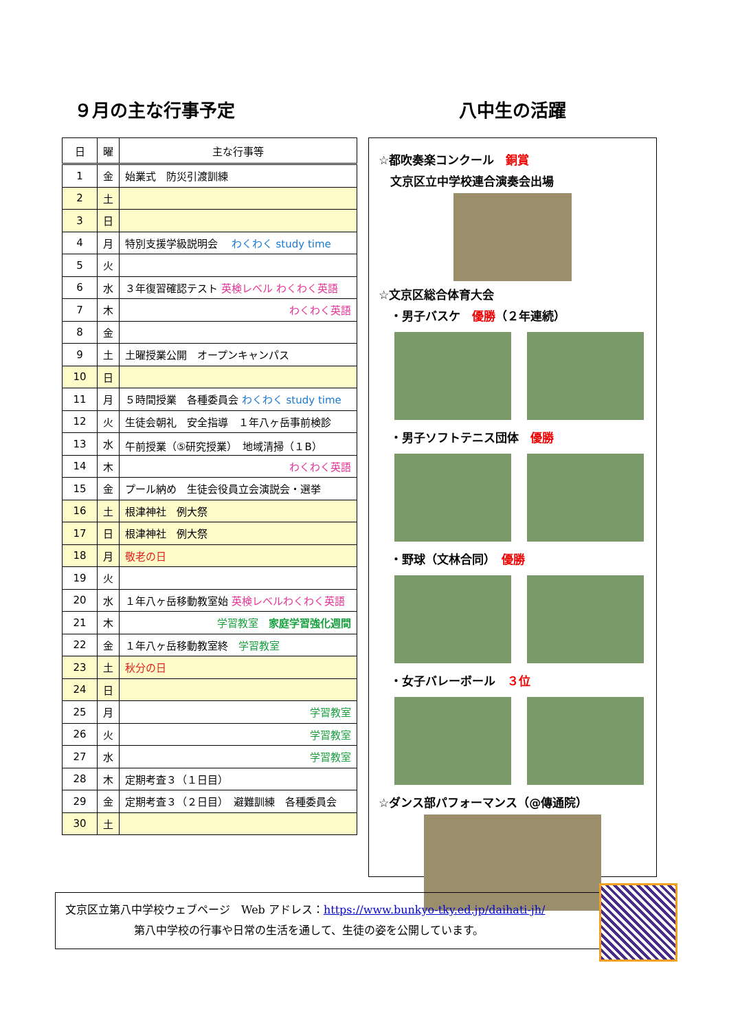９月の主な行事予定
| 日 | 曜 | 主な行事等 |
| --- | --- | --- |
| 1 | 金 | 始業式 防災引渡訓練 |
| 2 | 土 | |
| 3 | 日 | |
| 4 | 月 | 特別支援学級説明会 わくわく study time |
| 5 | 火 | |
| 6 | 水 | ３年復習確認テスト 英検レベル わくわく英語 |
| 7 | 木 | わくわく英語 |
| 8 | 金 | |
| 9 | 土 | 土曜授業公開 オープンキャンパス |
| 10 | 日 | |
| 11 | 月 | ５時間授業 各種委員会 わくわく study time |
| 12 | 火 | 生徒会朝礼 安全指導 １年八ヶ岳事前検診 |
| 13 | 水 | 午前授業（⑤研究授業） 地域清掃（１B） |
| 14 | 木 | わくわく英語 |
| 15 | 金 | プール納め 生徒会役員立会演説会・選挙 |
| 16 | 土 | 根津神社 例大祭 |
| 17 | 日 | 根津神社 例大祭 |
| 18 | 月 | 敬老の日 |
| 19 | 火 | |
| 20 | 水 | １年八ヶ岳移動教室始 英検レベルわくわく英語 |
| 21 | 木 | 学習教室 家庭学習強化週間 |
| 22 | 金 | １年八ヶ岳移動教室終 学習教室 |
| 23 | 土 | 秋分の日 |
| 24 | 日 | |
| 25 | 月 | 学習教室 |
| 26 | 火 | 学習教室 |
| 27 | 水 | 学習教室 |
| 28 | 木 | 定期考査３（１日目） |
| 29 | 金 | 定期考査３（２日目） 避難訓練 各種委員会 |
| 30 | 土 | |
八中生の活躍
☆都吹奏楽コンクール　銅賞
　文京区立中学校連合演奏会出場
☆文京区総合体育大会
　・男子バスケ　優勝（２年連続）
　・男子ソフトテニス団体　優勝
　・野球（文林合同）　優勝
　・女子バレーボール　３位
☆ダンス部パフォーマンス（@傳通院）
文京区立第八中学校ウェブページ　Web アドレス：https://www.bunkyo-tky.ed.jp/daihati-jh/
第八中学校の行事や日常の生活を通して、生徒の姿を公開しています。